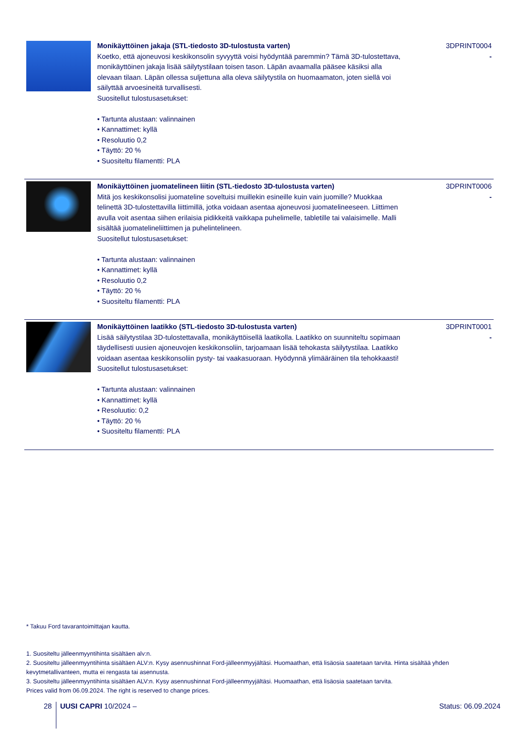| | Monikäyttöinen jakaja (STL-tiedosto 3D-tulostusta varten) Koetko, että ajoneuvosi keskikonsolin syvyyttä voisi hyödyntää paremmin? Tämä 3D-tulostettava, monikäyttöinen jakaja lisää säilytystilaan toisen tason. Läpän avaamalla pääsee käsiksi alla olevaan tilaan. Läpän ollessa suljettuna alla oleva säilytystila on huomaamaton, joten siellä voi säilyttää arvoesineitä turvallisesti. Suositellut tulostusasetukset: • Tartunta alustaan: valinnainen • Kannattimet: kyllä • Resoluutio 0,2 • Täyttö: 20 % • Suositeltu filamentti: PLA | 3DPRINT0004 - |
| | Monikäyttöinen juomatelineen liitin (STL-tiedosto 3D-tulostusta varten) Mitä jos keskikonsolisi juomateline soveltuisi muillekin esineille kuin vain juomille? Muokkaa telinettä 3D-tulostettavilla liittimillä, jotka voidaan asentaa ajoneuvosi juomatelineeseen. Liittimen avulla voit asentaa siihen erilaisia pidikkeitä vaikkapa puhelimelle, tabletille tai valaisimelle. Malli sisältää juomatelineliittimen ja puhelintelineen. Suositellut tulostusasetukset: • Tartunta alustaan: valinnainen • Kannattimet: kyllä • Resoluutio 0,2 • Täyttö: 20 % • Suositeltu filamentti: PLA | 3DPRINT0006 - |
| | Monikäyttöinen laatikko (STL-tiedosto 3D-tulostusta varten) Lisää säilytystilaa 3D-tulostettavalla, monikäyttöisellä laatikolla. Laatikko on suunniteltu sopimaan täydellisesti uusien ajoneuvojen keskikonsoliin, tarjoamaan lisää tehokasta säilytystilaa. Laatikko voidaan asentaa keskikonsoliin pysty- tai vaakasuoraan. Hyödynnä ylimääräinen tila tehokkaasti! Suositellut tulostusasetukset: • Tartunta alustaan: valinnainen • Kannattimet: kyllä • Resoluutio: 0,2 • Täyttö: 20 % • Suositeltu filamentti: PLA | 3DPRINT0001 - |
* Takuu Ford tavarantoimittajan kautta.
1. Suositeltu jälleenmyyntihinta sisältäen alv:n.
2. Suositeltu jälleenmyyntihinta sisältäen ALV:n. Kysy asennushinnat Ford-jälleenmyyjältäsi. Huomaathan, että lisäosia saatetaan tarvita. Hinta sisältää yhden kevytmetallivanteen, mutta ei rengasta tai asennusta.
3. Suositeltu jälleenmyyntihinta sisältäen ALV:n. Kysy asennushinnat Ford-jälleenmyyjältäsi. Huomaathan, että lisäosia saatetaan tarvita.
Prices valid from 06.09.2024. The right is reserved to change prices.
28 UUSI CAPRI 10/2024 – Status: 06.09.2024